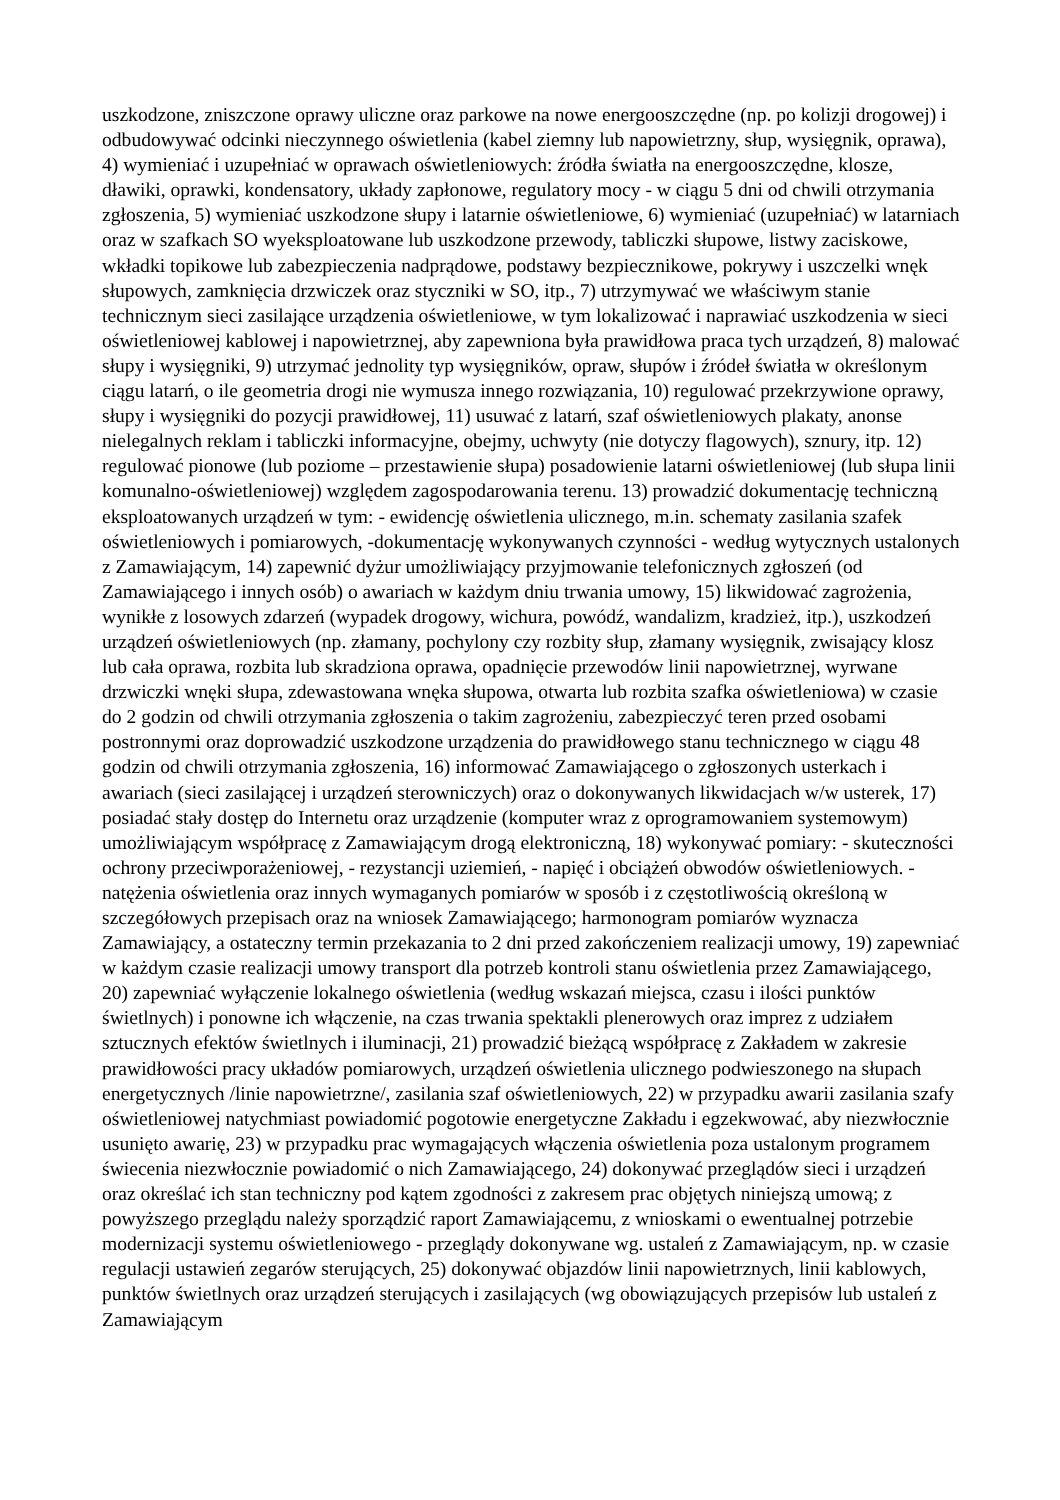uszkodzone, zniszczone oprawy uliczne oraz parkowe na nowe energooszczędne (np. po kolizji drogowej) i odbudowywać odcinki nieczynnego oświetlenia (kabel ziemny lub napowietrzny, słup, wysięgnik, oprawa), 4) wymieniać i uzupełniać w oprawach oświetleniowych: źródła światła na energooszczędne, klosze, dławiki, oprawki, kondensatory, układy zapłonowe, regulatory mocy - w ciągu 5 dni od chwili otrzymania zgłoszenia, 5) wymieniać uszkodzone słupy i latarnie oświetleniowe, 6) wymieniać (uzupełniać) w latarniach oraz w szafkach SO wyeksploatowane lub uszkodzone przewody, tabliczki słupowe, listwy zaciskowe, wkładki topikowe lub zabezpieczenia nadprądowe, podstawy bezpiecznikowe, pokrywy i uszczelki wnęk słupowych, zamknięcia drzwiczek oraz styczniki w SO, itp., 7) utrzymywać we właściwym stanie technicznym sieci zasilające urządzenia oświetleniowe, w tym lokalizować i naprawiać uszkodzenia w sieci oświetleniowej kablowej i napowietrznej, aby zapewniona była prawidłowa praca tych urządzeń, 8) malować słupy i wysięgniki, 9) utrzymać jednolity typ wysięgników, opraw, słupów i źródeł światła w określonym ciągu latarń, o ile geometria drogi nie wymusza innego rozwiązania, 10) regulować przekrzywione oprawy, słupy i wysięgniki do pozycji prawidłowej, 11) usuwać z latarń, szaf oświetleniowych plakaty, anonse nielegalnych reklam i tabliczki informacyjne, obejmy, uchwyty (nie dotyczy flagowych), sznury, itp. 12) regulować pionowe (lub poziome – przestawienie słupa) posadowienie latarni oświetleniowej (lub słupa linii komunalno-oświetleniowej) względem zagospodarowania terenu. 13) prowadzić dokumentację techniczną eksploatowanych urządzeń w tym: - ewidencję oświetlenia ulicznego, m.in. schematy zasilania szafek oświetleniowych i pomiarowych, -dokumentację wykonywanych czynności - według wytycznych ustalonych z Zamawiającym, 14) zapewnić dyżur umożliwiający przyjmowanie telefonicznych zgłoszeń (od Zamawiającego i innych osób) o awariach w każdym dniu trwania umowy, 15) likwidować zagrożenia, wynikłe z losowych zdarzeń (wypadek drogowy, wichura, powódź, wandalizm, kradzież, itp.), uszkodzeń urządzeń oświetleniowych (np. złamany, pochylony czy rozbity słup, złamany wysięgnik, zwisający klosz lub cała oprawa, rozbita lub skradziona oprawa, opadnięcie przewodów linii napowietrznej, wyrwane drzwiczki wnęki słupa, zdewastowana wnęka słupowa, otwarta lub rozbita szafka oświetleniowa) w czasie do 2 godzin od chwili otrzymania zgłoszenia o takim zagrożeniu, zabezpieczyć teren przed osobami postronnymi oraz doprowadzić uszkodzone urządzenia do prawidłowego stanu technicznego w ciągu 48 godzin od chwili otrzymania zgłoszenia, 16) informować Zamawiającego o zgłoszonych usterkach i awariach (sieci zasilającej i urządzeń sterowniczych) oraz o dokonywanych likwidacjach w/w usterek, 17) posiadać stały dostęp do Internetu oraz urządzenie (komputer wraz z oprogramowaniem systemowym) umożliwiającym współpracę z Zamawiającym drogą elektroniczną, 18) wykonywać pomiary: - skuteczności ochrony przeciwporażeniowej, - rezystancji uziemień, - napięć i obciążeń obwodów oświetleniowych. - natężenia oświetlenia oraz innych wymaganych pomiarów w sposób i z częstotliwością określoną w szczegółowych przepisach oraz na wniosek Zamawiającego; harmonogram pomiarów wyznacza Zamawiający, a ostateczny termin przekazania to 2 dni przed zakończeniem realizacji umowy, 19) zapewniać w każdym czasie realizacji umowy transport dla potrzeb kontroli stanu oświetlenia przez Zamawiającego, 20) zapewniać wyłączenie lokalnego oświetlenia (według wskazań miejsca, czasu i ilości punktów świetlnych) i ponowne ich włączenie, na czas trwania spektakli plenerowych oraz imprez z udziałem sztucznych efektów świetlnych i iluminacji, 21) prowadzić bieżącą współpracę z Zakładem w zakresie prawidłowości pracy układów pomiarowych, urządzeń oświetlenia ulicznego podwieszonego na słupach energetycznych /linie napowietrzne/, zasilania szaf oświetleniowych, 22) w przypadku awarii zasilania szafy oświetleniowej natychmiast powiadomić pogotowie energetyczne Zakładu i egzekwować, aby niezwłocznie usunięto awarię, 23) w przypadku prac wymagających włączenia oświetlenia poza ustalonym programem świecenia niezwłocznie powiadomić o nich Zamawiającego, 24) dokonywać przeglądów sieci i urządzeń oraz określać ich stan techniczny pod kątem zgodności z zakresem prac objętych niniejszą umową; z powyższego przeglądu należy sporządzić raport Zamawiającemu, z wnioskami o ewentualnej potrzebie modernizacji systemu oświetleniowego - przeglądy dokonywane wg. ustaleń z Zamawiającym, np. w czasie regulacji ustawień zegarów sterujących, 25) dokonywać objazdów linii napowietrznych, linii kablowych, punktów świetlnych oraz urządzeń sterujących i zasilających (wg obowiązujących przepisów lub ustaleń z Zamawiającym